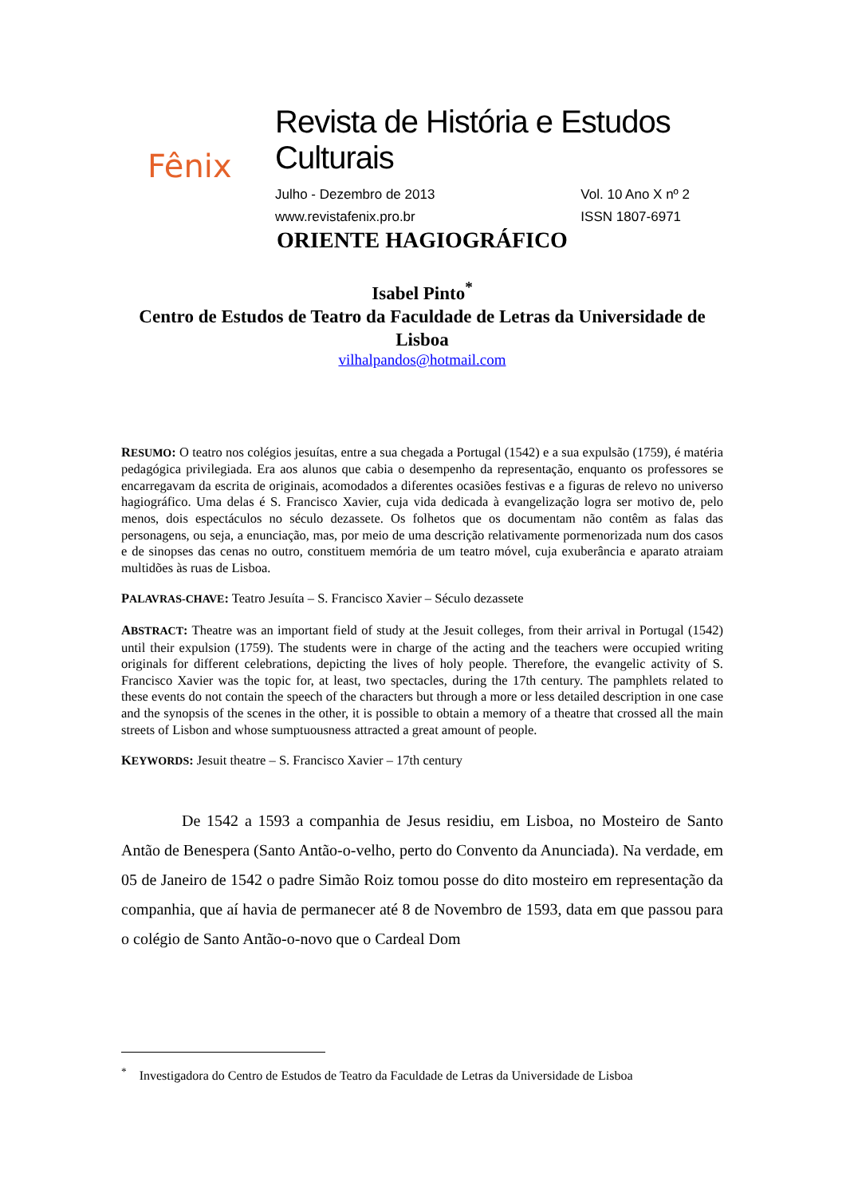Fênix
Revista de História e Estudos Culturais
Julho - Dezembro de 2013
www.revistafenix.pro.br Vol. 10 Ano X nº 2
ISSN 1807-6971
ORIENTE HAGIOGRÁFICO
Isabel Pinto<sup>*</sup>
Centro de Estudos de Teatro da Faculdade de Letras da Universidade de Lisboa
vilhalpandos@hotmail.com
RESUMO: O teatro nos colégios jesuítas, entre a sua chegada a Portugal (1542) e a sua expulsão (1759), é matéria pedagógica privilegiada. Era aos alunos que cabia o desempenho da representação, enquanto os professores se encarregavam da escrita de originais, acomodados a diferentes ocasiões festivas e a figuras de relevo no universo hagiográfico. Uma delas é S. Francisco Xavier, cuja vida dedicada à evangelização logra ser motivo de, pelo menos, dois espectáculos no século dezassete. Os folhetos que os documentam não contêm as falas das personagens, ou seja, a enunciação, mas, por meio de uma descrição relativamente pormenorizada num dos casos e de sinopses das cenas no outro, constituem memória de um teatro móvel, cuja exuberância e aparato atraiam multidões às ruas de Lisboa.
PALAVRAS-CHAVE: Teatro Jesuíta – S. Francisco Xavier – Século dezassete
ABSTRACT: Theatre was an important field of study at the Jesuit colleges, from their arrival in Portugal (1542) until their expulsion (1759). The students were in charge of the acting and the teachers were occupied writing originals for different celebrations, depicting the lives of holy people. Therefore, the evangelic activity of S. Francisco Xavier was the topic for, at least, two spectacles, during the 17th century. The pamphlets related to these events do not contain the speech of the characters but through a more or less detailed description in one case and the synopsis of the scenes in the other, it is possible to obtain a memory of a theatre that crossed all the main streets of Lisbon and whose sumptuousness attracted a great amount of people.
KEYWORDS: Jesuit theatre – S. Francisco Xavier – 17th century
De 1542 a 1593 a companhia de Jesus residiu, em Lisboa, no Mosteiro de Santo Antão de Benespera (Santo Antão-o-velho, perto do Convento da Anunciada). Na verdade, em 05 de Janeiro de 1542 o padre Simão Roiz tomou posse do dito mosteiro em representação da companhia, que aí havia de permanecer até 8 de Novembro de 1593, data em que passou para o colégio de Santo Antão-o-novo que o Cardeal Dom
<sup>*</sup> Investigadora do Centro de Estudos de Teatro da Faculdade de Letras da Universidade de Lisboa